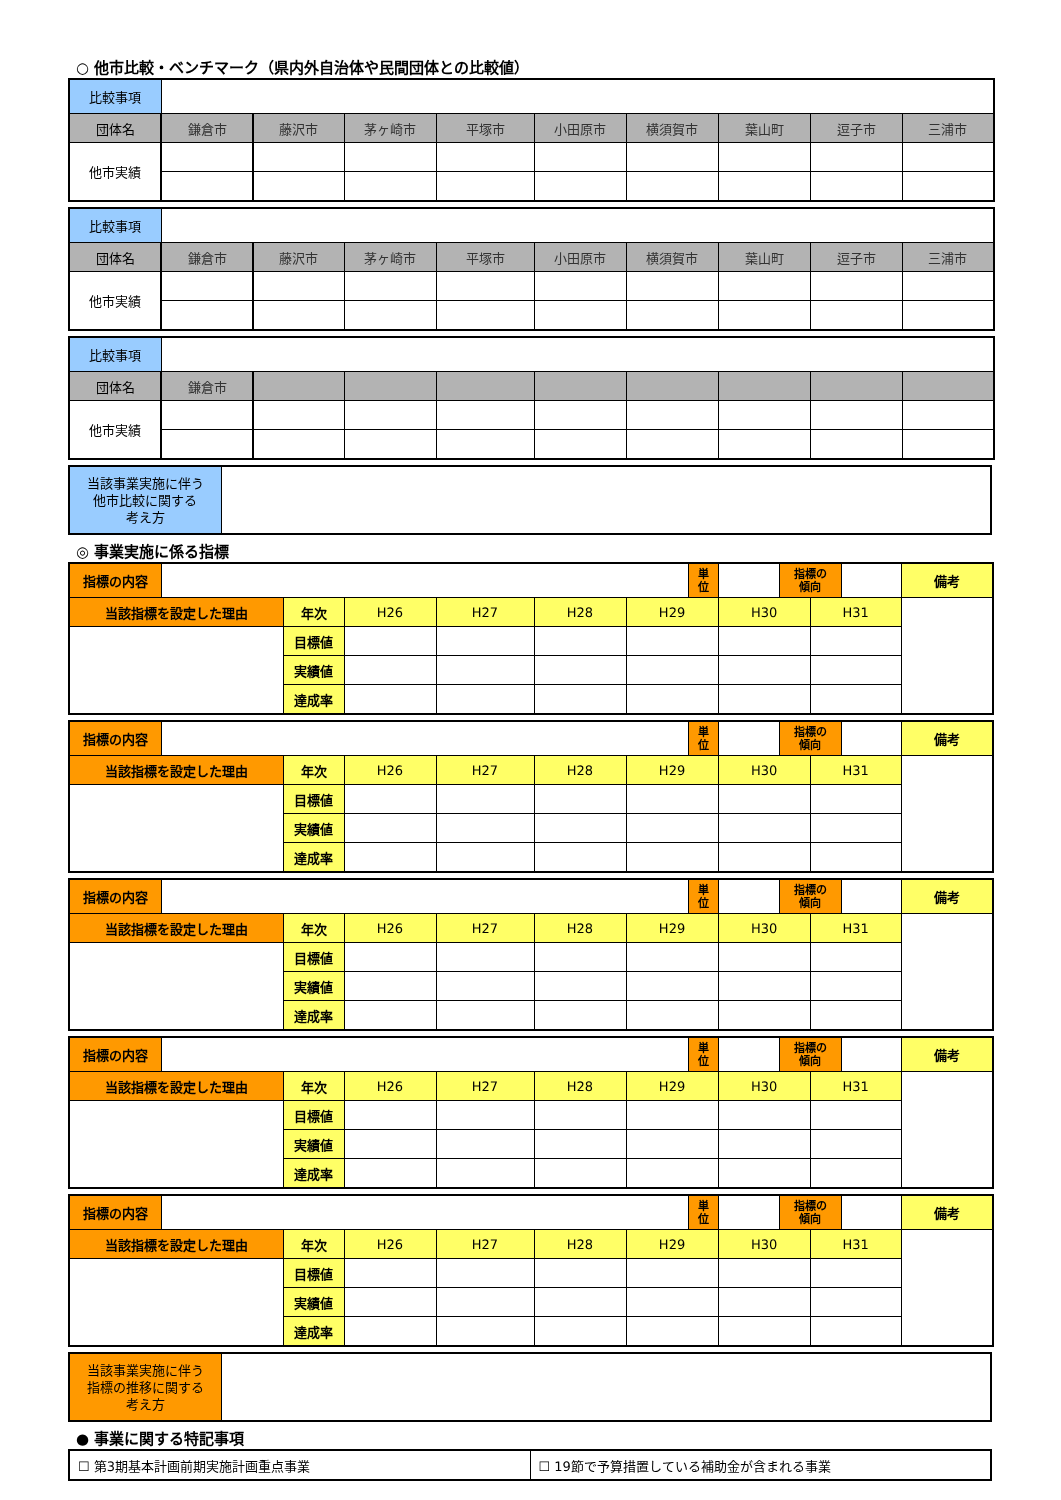○ 他市比較・ベンチマーク（県内外自治体や民間団体との比較値）
| 比較事項 | | | | | | | | | |
| 団体名 | 鎌倉市 | 藤沢市 | 茅ヶ崎市 | 平塚市 | 小田原市 | 横須賀市 | 葉山町 | 逗子市 | 三浦市 |
| 他市実績 | | | | | | | | | |
| 比較事項 | | | | | | | | | |
| 団体名 | 鎌倉市 | 藤沢市 | 茅ヶ崎市 | 平塚市 | 小田原市 | 横須賀市 | 葉山町 | 逗子市 | 三浦市 |
| 他市実績 | | | | | | | | | |
| 比較事項 | | | | | | | | | |
| 団体名 | 鎌倉市 | | | | | | | | |
| 他市実績 | | | | | | | | | |
| 当該事業実施に伴う 他市比較に関する 考え方 | |
◎ 事業実施に係る指標
| 指標の内容 | | | | | | | 単 位 | | 指標の 傾向 | | | 備考 |
| 当該指標を設定した理由 | | 年次 | H26 | H27 | H28 | H29 | | H30 | | H31 | | |
| | | 目標値 | | | | | | | | | | |
| | | 実績値 | | | | | | | | | | |
| | | 達成率 | | | | | | | | | | |
| 指標の内容 | | | | | | | 単 位 | | 指標の 傾向 | | | 備考 |
| 当該指標を設定した理由 | | 年次 | H26 | H27 | H28 | H29 | | H30 | | H31 | | |
| | | 目標値 | | | | | | | | | | |
| | | 実績値 | | | | | | | | | | |
| | | 達成率 | | | | | | | | | | |
| 指標の内容 | | | | | | | 単 位 | | 指標の 傾向 | | | 備考 |
| 当該指標を設定した理由 | | 年次 | H26 | H27 | H28 | H29 | | H30 | | H31 | | |
| | | 目標値 | | | | | | | | | | |
| | | 実績値 | | | | | | | | | | |
| | | 達成率 | | | | | | | | | | |
| 指標の内容 | | | | | | | 単 位 | | 指標の 傾向 | | | 備考 |
| 当該指標を設定した理由 | | 年次 | H26 | H27 | H28 | H29 | | H30 | | H31 | | |
| | | 目標値 | | | | | | | | | | |
| | | 実績値 | | | | | | | | | | |
| | | 達成率 | | | | | | | | | | |
| 指標の内容 | | | | | | | 単 位 | | 指標の 傾向 | | | 備考 |
| 当該指標を設定した理由 | | 年次 | H26 | H27 | H28 | H29 | | H30 | | H31 | | |
| | | 目標値 | | | | | | | | | | |
| | | 実績値 | | | | | | | | | | |
| | | 達成率 | | | | | | | | | | |
| 当該事業実施に伴う 指標の推移に関する 考え方 | |
● 事業に関する特記事項
| ☐ 第3期基本計画前期実施計画重点事業 | ☐ 19節で予算措置している補助金が含まれる事業 |